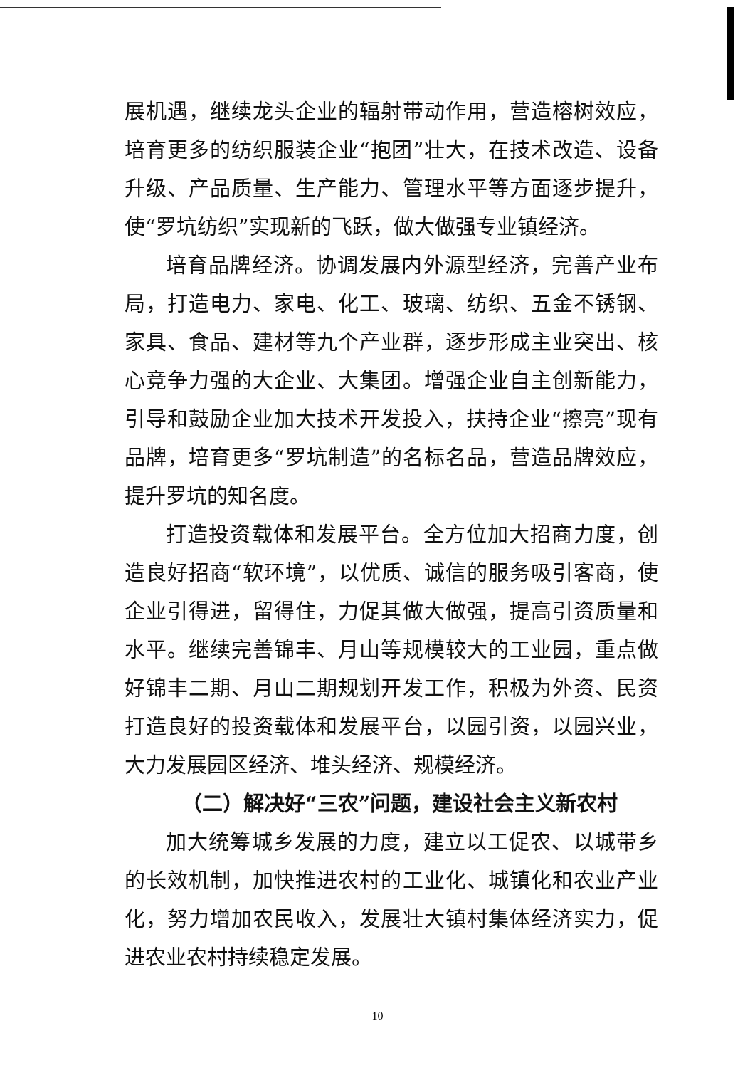展机遇，继续龙头企业的辐射带动作用，营造榕树效应，培育更多的纺织服装企业“抱团”壮大，在技术改造、设备升级、产品质量、生产能力、管理水平等方面逐步提升，使“罗坑纺织”实现新的飞跃，做大做强专业镇经济。
培育品牌经济。协调发展内外源型经济，完善产业布局，打造电力、家电、化工、玻璃、纺织、五金不锈钢、家具、食品、建材等九个产业群，逐步形成主业突出、核心竞争力强的大企业、大集团。增强企业自主创新能力，引导和鼓励企业加大技术开发投入，扶持企业“擦亮”现有品牌，培育更多“罗坑制造”的名标名品，营造品牌效应，提升罗坑的知名度。
打造投资载体和发展平台。全方位加大招商力度，创造良好招商“软环境”，以优质、诚信的服务吸引客商，使企业引得进，留得住，力促其做大做强，提高引资质量和水平。继续完善锦丰、月山等规模较大的工业园，重点做好锦丰二期、月山二期规划开发工作，积极为外资、民资打造良好的投资载体和发展平台，以园引资，以园兴业，大力发展园区经济、堆头经济、规模经济。
（二）解决好“三农”问题，建设社会主义新农村
加大统筹城乡发展的力度，建立以工促农、以城带乡的长效机制，加快推进农村的工业化、城镇化和农业产业化，努力增加农民收入，发展壮大镇村集体经济实力，促进农业农村持续稳定发展。
10